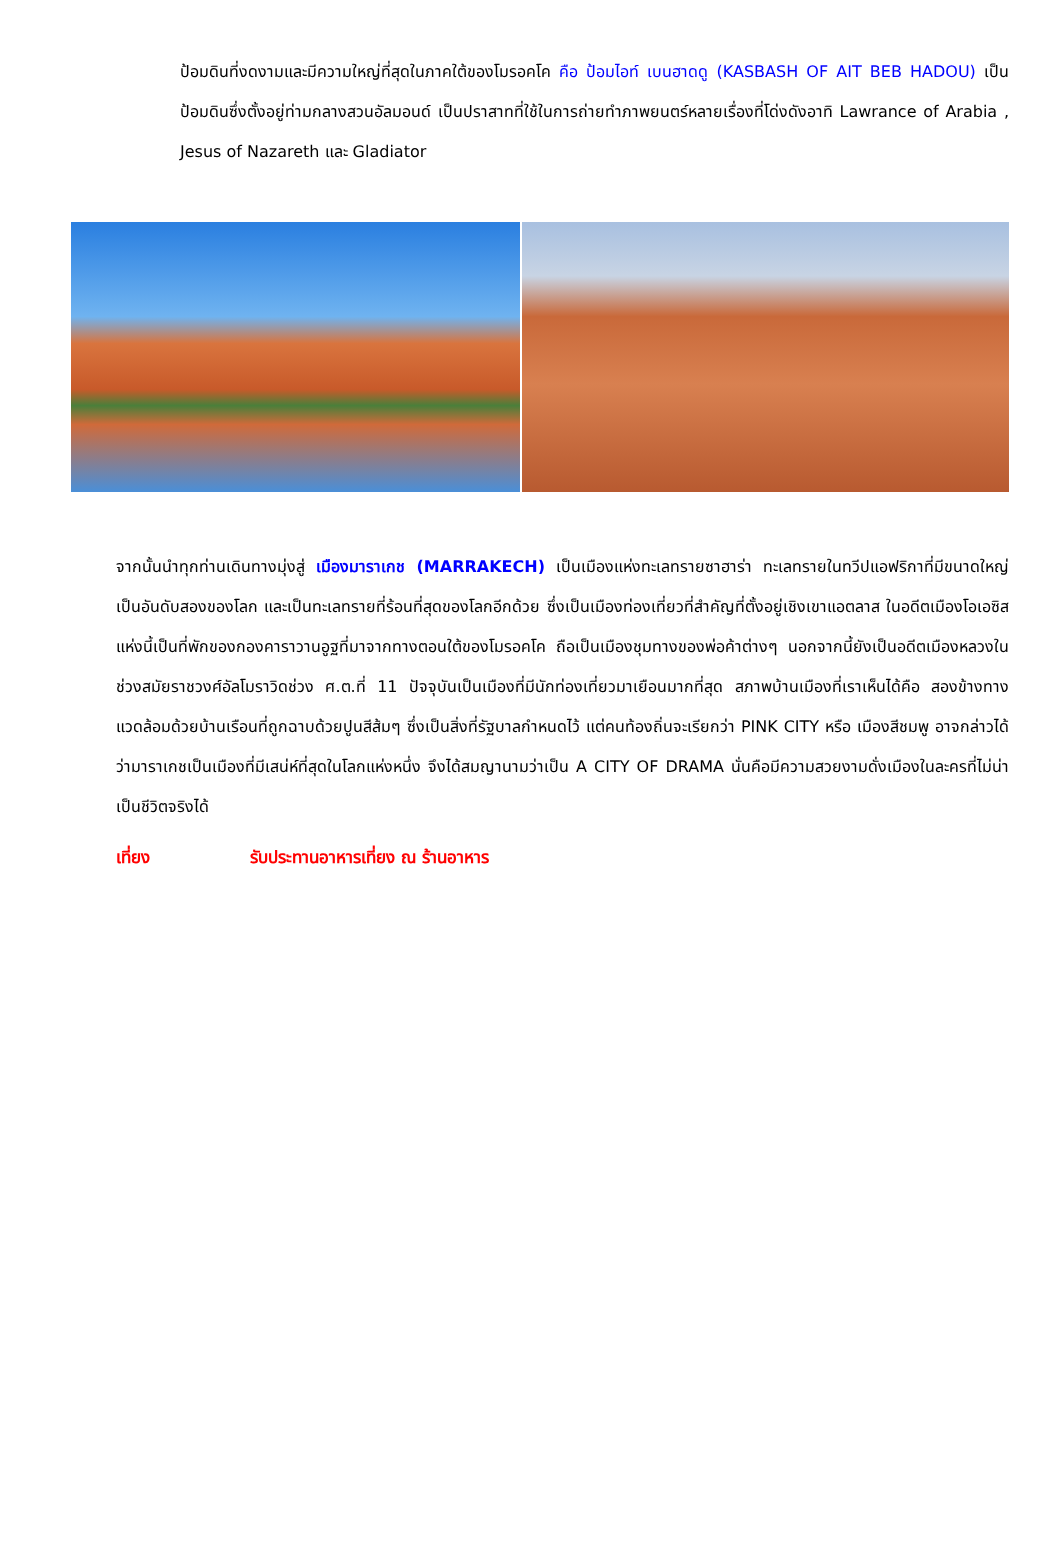ป้อมดินที่งดงามและมีความใหญ่ที่สุดในภาคใต้ของโมรอคโค คือ ป้อมไอท์ เบนฮาดดู (KASBASH OF AIT BEB HADOU) เป็นป้อมดินซึ่งตั้งอยู่ท่ามกลางสวนอัลมอนด์ เป็นปราสาทที่ใช้ในการถ่ายทำภาพยนตร์หลายเรื่องที่โด่งดังอาทิ Lawrance of Arabia , Jesus of Nazareth และ Gladiator
จากนั้นนำทุกท่านเดินทางมุ่งสู่ เมืองมาราเกช (MARRAKECH) เป็นเมืองแห่งทะเลทรายซาฮาร่า ทะเลทรายในทวีปแอฟริกาที่มีขนาดใหญ่เป็นอันดับสองของโลก และเป็นทะเลทรายที่ร้อนที่สุดของโลกอีกด้วย ซึ่งเป็นเมืองท่องเที่ยวที่สำคัญที่ตั้งอยู่เชิงเขาแอตลาส ในอดีตเมืองโอเอซิสแห่งนี้เป็นที่พักของกองคาราวานอูฐที่มาจากทางตอนใต้ของโมรอคโค ถือเป็นเมืองชุมทางของพ่อค้าต่างๆ นอกจากนี้ยังเป็นอดีตเมืองหลวงในช่วงสมัยราชวงศ์อัลโมราวิดช่วง ศ.ต.ที่ 11 ปัจจุบันเป็นเมืองที่มีนักท่องเที่ยวมาเยือนมากที่สุด สภาพบ้านเมืองที่เราเห็นได้คือ สองข้างทางแวดล้อมด้วยบ้านเรือนที่ถูกฉาบด้วยปูนสีส้มๆ ซึ่งเป็นสิ่งที่รัฐบาลกำหนดไว้ แต่คนท้องถิ่นจะเรียกว่า PINK CITY หรือ เมืองสีชมพู อาจกล่าวได้ว่ามาราเกชเป็นเมืองที่มีเสน่ห์ที่สุดในโลกแห่งหนึ่ง จึงได้สมญานามว่าเป็น A CITY OF DRAMA นั่นคือมีความสวยงามดั่งเมืองในละครที่ไม่น่าเป็นชีวิตจริงได้
เที่ยง รับประทานอาหารเที่ยง ณ ร้านอาหาร